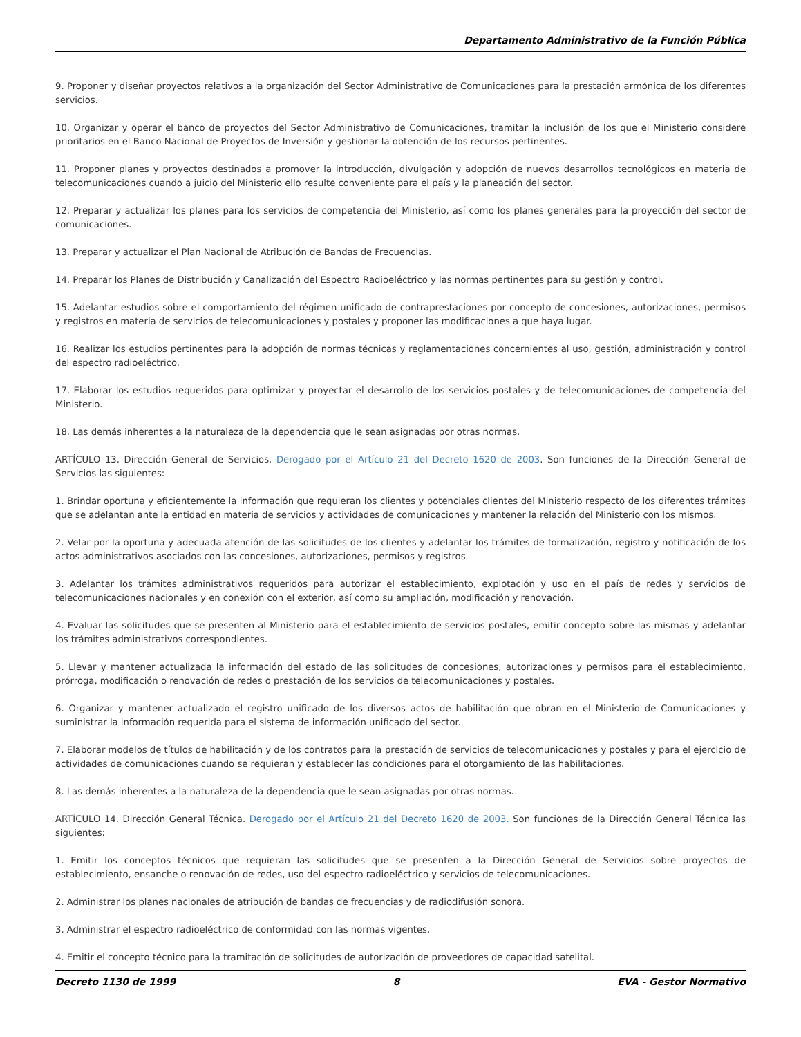Departamento Administrativo de la Función Pública
9. Proponer y diseñar proyectos relativos a la organización del Sector Administrativo de Comunicaciones para la prestación armónica de los diferentes servicios.
10. Organizar y operar el banco de proyectos del Sector Administrativo de Comunicaciones, tramitar la inclusión de los que el Ministerio considere prioritarios en el Banco Nacional de Proyectos de Inversión y gestionar la obtención de los recursos pertinentes.
11. Proponer planes y proyectos destinados a promover la introducción, divulgación y adopción de nuevos desarrollos tecnológicos en materia de telecomunicaciones cuando a juicio del Ministerio ello resulte conveniente para el país y la planeación del sector.
12. Preparar y actualizar los planes para los servicios de competencia del Ministerio, así como los planes generales para la proyección del sector de comunicaciones.
13. Preparar y actualizar el Plan Nacional de Atribución de Bandas de Frecuencias.
14. Preparar los Planes de Distribución y Canalización del Espectro Radioeléctrico y las normas pertinentes para su gestión y control.
15. Adelantar estudios sobre el comportamiento del régimen unificado de contraprestaciones por concepto de concesiones, autorizaciones, permisos y registros en materia de servicios de telecomunicaciones y postales y proponer las modificaciones a que haya lugar.
16. Realizar los estudios pertinentes para la adopción de normas técnicas y reglamentaciones concernientes al uso, gestión, administración y control del espectro radioeléctrico.
17. Elaborar los estudios requeridos para optimizar y proyectar el desarrollo de los servicios postales y de telecomunicaciones de competencia del Ministerio.
18. Las demás inherentes a la naturaleza de la dependencia que le sean asignadas por otras normas.
ARTÍCULO 13. Dirección General de Servicios. Derogado por el Artículo 21 del Decreto 1620 de 2003. Son funciones de la Dirección General de Servicios las siguientes:
1. Brindar oportuna y eficientemente la información que requieran los clientes y potenciales clientes del Ministerio respecto de los diferentes trámites que se adelantan ante la entidad en materia de servicios y actividades de comunicaciones y mantener la relación del Ministerio con los mismos.
2. Velar por la oportuna y adecuada atención de las solicitudes de los clientes y adelantar los trámites de formalización, registro y notificación de los actos administrativos asociados con las concesiones, autorizaciones, permisos y registros.
3. Adelantar los trámites administrativos requeridos para autorizar el establecimiento, explotación y uso en el país de redes y servicios de telecomunicaciones nacionales y en conexión con el exterior, así como su ampliación, modificación y renovación.
4. Evaluar las solicitudes que se presenten al Ministerio para el establecimiento de servicios postales, emitir concepto sobre las mismas y adelantar los trámites administrativos correspondientes.
5. Llevar y mantener actualizada la información del estado de las solicitudes de concesiones, autorizaciones y permisos para el establecimiento, prórroga, modificación o renovación de redes o prestación de los servicios de telecomunicaciones y postales.
6. Organizar y mantener actualizado el registro unificado de los diversos actos de habilitación que obran en el Ministerio de Comunicaciones y suministrar la información requerida para el sistema de información unificado del sector.
7. Elaborar modelos de títulos de habilitación y de los contratos para la prestación de servicios de telecomunicaciones y postales y para el ejercicio de actividades de comunicaciones cuando se requieran y establecer las condiciones para el otorgamiento de las habilitaciones.
8. Las demás inherentes a la naturaleza de la dependencia que le sean asignadas por otras normas.
ARTÍCULO 14. Dirección General Técnica. Derogado por el Artículo 21 del Decreto 1620 de 2003. Son funciones de la Dirección General Técnica las siguientes:
1. Emitir los conceptos técnicos que requieran las solicitudes que se presenten a la Dirección General de Servicios sobre proyectos de establecimiento, ensanche o renovación de redes, uso del espectro radioeléctrico y servicios de telecomunicaciones.
2. Administrar los planes nacionales de atribución de bandas de frecuencias y de radiodifusión sonora.
3. Administrar el espectro radioeléctrico de conformidad con las normas vigentes.
4. Emitir el concepto técnico para la tramitación de solicitudes de autorización de proveedores de capacidad satelital.
Decreto 1130 de 1999 8 EVA - Gestor Normativo